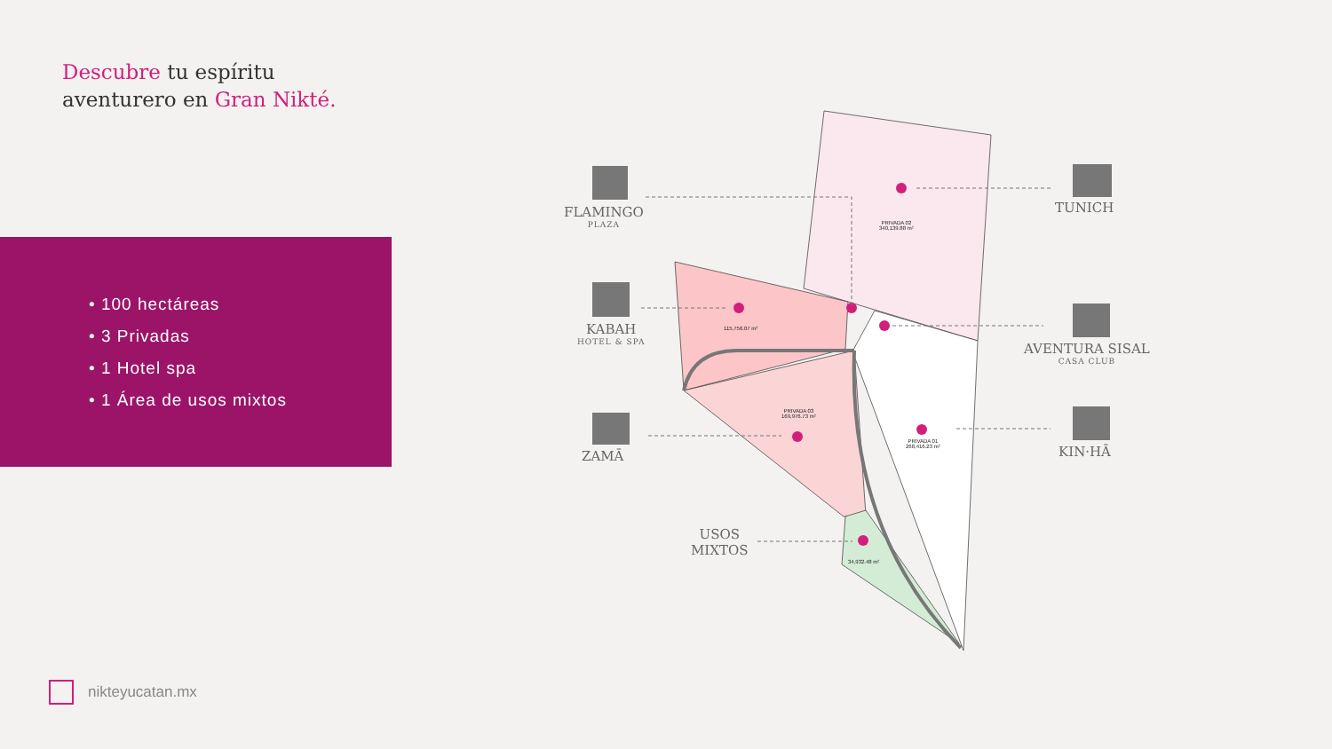Descubre tu espíritu
aventurero en Gran Nikté.
• 100 hectáreas
• 3 Privadas
• 1 Hotel spa
• 1 Área de usos mixtos
PRIVADA 02
340,139.88 m²
115,756.07 m²
PRIVADA 03
169,976.73 m²
PRIVADA 01
268,416.23 m²
34,932.48 m²
FLAMINGO
PLAZA
KABAH
HOTEL & SPA
ZAMĀ
USOS
MIXTOS
TUNICH
AVENTURA SISAL
CASA CLUB
KIN·HĀ
nikteyucatan.mx